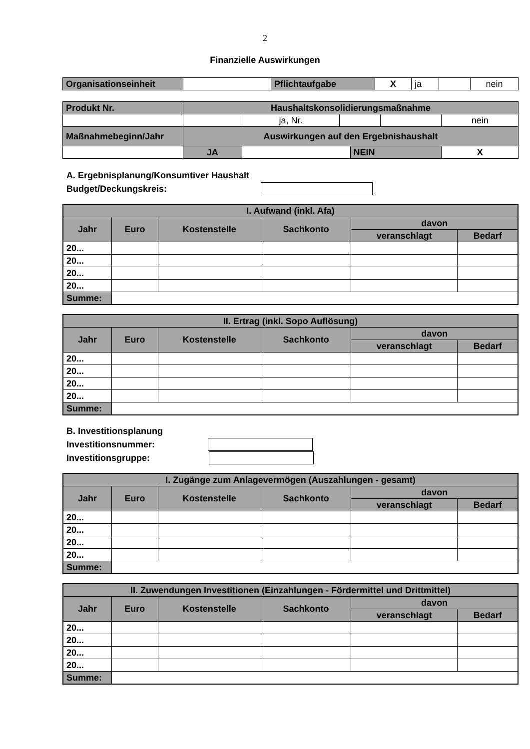2
Finanzielle Auswirkungen
| Organisationseinheit | | Pflichtaufgabe | X | ja | | nein |
| Produkt Nr. | Haushaltskonsolidierungsmaßnahme | | | | | |
| | | ja, Nr. | | | | nein |
| Maßnahmebeginn/Jahr | Auswirkungen auf den Ergebnishaushalt | | | | | |
| | JA | | | NEIN | | X |
A. Ergebnisplanung/Konsumtiver Haushalt
Budget/Deckungskreis:
| I. Aufwand (inkl. Afa) | | | | | |
| Jahr | Euro | Kostenstelle | Sachkonto | davon | |
| | | | | veranschlagt | Bedarf |
| 20... | | | | | |
| 20... | | | | | |
| 20... | | | | | |
| 20... | | | | | |
| Summe: | | | | | |
| II. Ertrag (inkl. Sopo Auflösung) | | | | | |
| Jahr | Euro | Kostenstelle | Sachkonto | davon | |
| | | | | veranschlagt | Bedarf |
| 20... | | | | | |
| 20... | | | | | |
| 20... | | | | | |
| 20... | | | | | |
| Summe: | | | | | |
B. Investitionsplanung
Investitionsnummer:
Investitionsgruppe:
| I. Zugänge zum Anlagevermögen (Auszahlungen - gesamt) | | | | | |
| Jahr | Euro | Kostenstelle | Sachkonto | davon | |
| | | | | veranschlagt | Bedarf |
| 20... | | | | | |
| 20... | | | | | |
| 20... | | | | | |
| 20... | | | | | |
| Summe: | | | | | |
| II. Zuwendungen Investitionen (Einzahlungen - Fördermittel und Drittmittel) | | | | | |
| Jahr | Euro | Kostenstelle | Sachkonto | davon | |
| | | | | veranschlagt | Bedarf |
| 20... | | | | | |
| 20... | | | | | |
| 20... | | | | | |
| 20... | | | | | |
| Summe: | | | | | |